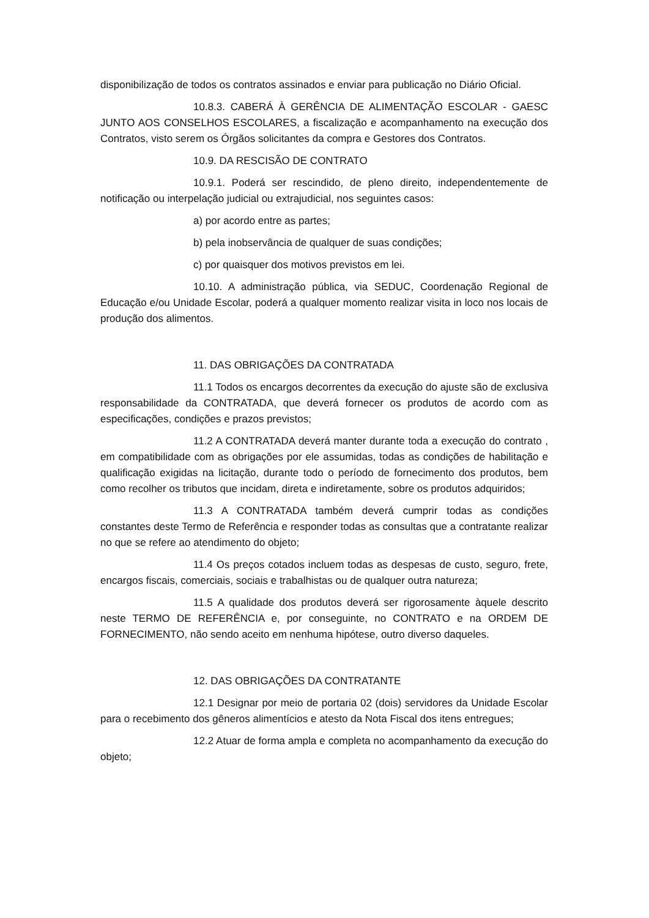disponibilização de todos os contratos assinados e enviar para publicação no Diário Oficial.
10.8.3. CABERÁ À GERÊNCIA DE ALIMENTAÇÃO ESCOLAR - GAESC JUNTO AOS CONSELHOS ESCOLARES, a fiscalização e acompanhamento na execução dos Contratos, visto serem os Órgãos solicitantes da compra e Gestores dos Contratos.
10.9. DA RESCISÃO DE CONTRATO
10.9.1. Poderá ser rescindido, de pleno direito, independentemente de notificação ou interpelação judicial ou extrajudicial, nos seguintes casos:
a) por acordo entre as partes;
b) pela inobservância de qualquer de suas condições;
c) por quaisquer dos motivos previstos em lei.
10.10. A administração pública, via SEDUC, Coordenação Regional de Educação e/ou Unidade Escolar, poderá a qualquer momento realizar visita in loco nos locais de produção dos alimentos.
11. DAS OBRIGAÇÕES DA CONTRATADA
11.1 Todos os encargos decorrentes da execução do ajuste são de exclusiva responsabilidade da CONTRATADA, que deverá fornecer os produtos de acordo com as especificações, condições e prazos previstos;
11.2 A CONTRATADA deverá manter durante toda a execução do contrato , em compatibilidade com as obrigações por ele assumidas, todas as condições de habilitação e qualificação exigidas na licitação, durante todo o período de fornecimento dos produtos, bem como recolher os tributos que incidam, direta e indiretamente, sobre os produtos adquiridos;
11.3 A CONTRATADA também deverá cumprir todas as condições constantes deste Termo de Referência e responder todas as consultas que a contratante realizar no que se refere ao atendimento do objeto;
11.4 Os preços cotados incluem todas as despesas de custo, seguro, frete, encargos fiscais, comerciais, sociais e trabalhistas ou de qualquer outra natureza;
11.5 A qualidade dos produtos deverá ser rigorosamente àquele descrito neste TERMO DE REFERÊNCIA e, por conseguinte, no CONTRATO e na ORDEM DE FORNECIMENTO, não sendo aceito em nenhuma hipótese, outro diverso daqueles.
12. DAS OBRIGAÇÕES DA CONTRATANTE
12.1 Designar por meio de portaria 02 (dois) servidores da Unidade Escolar para o recebimento dos gêneros alimentícios e atesto da Nota Fiscal dos itens entregues;
12.2 Atuar de forma ampla e completa no acompanhamento da execução do objeto;